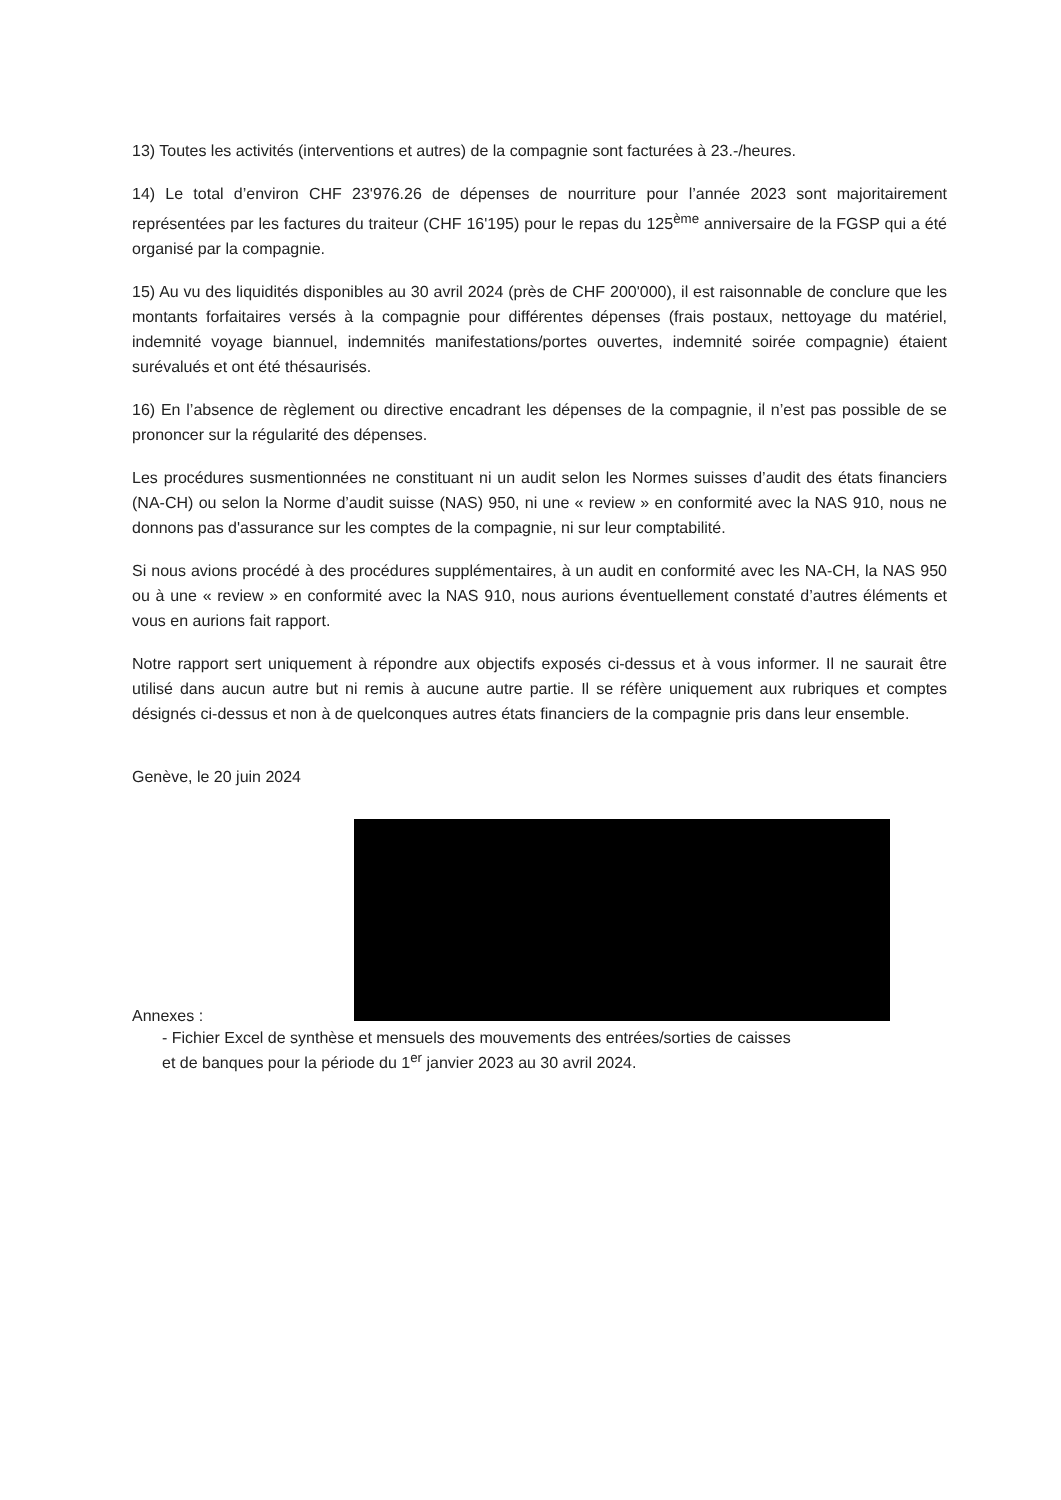13) Toutes les activités (interventions et autres) de la compagnie sont facturées à 23.-/heures.
14) Le total d’environ CHF 23'976.26 de dépenses de nourriture pour l’année 2023 sont majoritairement représentées par les factures du traiteur (CHF 16'195) pour le repas du 125<sup>ème</sup> anniversaire de la FGSP qui a été organisé par la compagnie.
15) Au vu des liquidités disponibles au 30 avril 2024 (près de CHF 200'000), il est raisonnable de conclure que les montants forfaitaires versés à la compagnie pour différentes dépenses (frais postaux, nettoyage du matériel, indemnité voyage biannuel, indemnités manifestations/portes ouvertes, indemnité soirée compagnie) étaient surévalués et ont été thésaurisés.
16) En l’absence de règlement ou directive encadrant les dépenses de la compagnie, il n’est pas possible de se prononcer sur la régularité des dépenses.
Les procédures susmentionnées ne constituant ni un audit selon les Normes suisses d’audit des états financiers (NA-CH) ou selon la Norme d’audit suisse (NAS) 950, ni une « review » en conformité avec la NAS 910, nous ne donnons pas d'assurance sur les comptes de la compagnie, ni sur leur comptabilité.
Si nous avions procédé à des procédures supplémentaires, à un audit en conformité avec les NA-CH, la NAS 950 ou à une « review » en conformité avec la NAS 910, nous aurions éventuellement constaté d’autres éléments et vous en aurions fait rapport.
Notre rapport sert uniquement à répondre aux objectifs exposés ci-dessus et à vous informer. Il ne saurait être utilisé dans aucun autre but ni remis à aucune autre partie. Il se réfère uniquement aux rubriques et comptes désignés ci-dessus et non à de quelconques autres états financiers de la compagnie pris dans leur ensemble.
Genève, le 20 juin 2024
Annexes :
- Fichier Excel de synthèse et mensuels des mouvements des entrées/sorties de caisses et de banques pour la période du 1<sup>er</sup> janvier 2023 au 30 avril 2024.